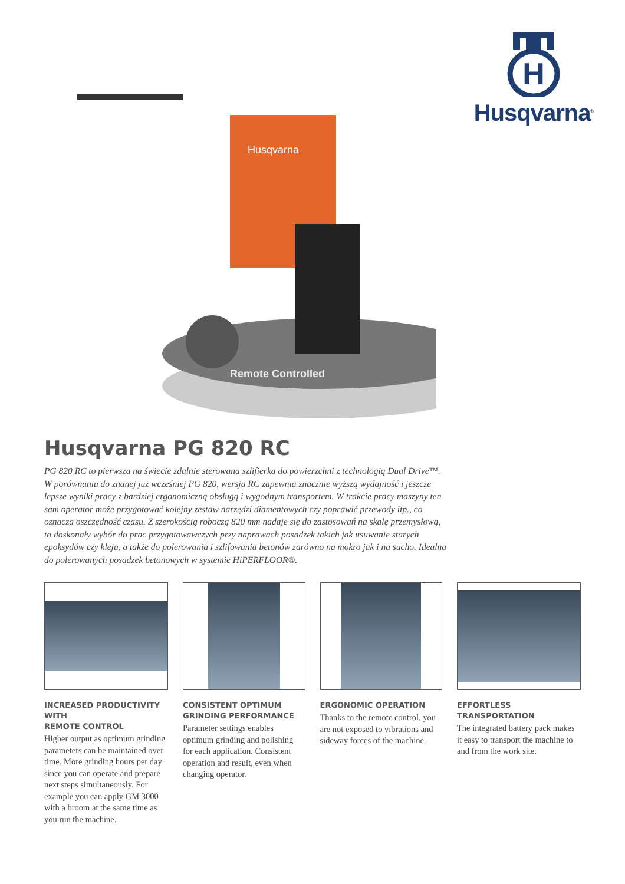Husqvarna
Remote Controlled
H
Husqvarna<sup>®</sup>
Husqvarna PG 820 RC
PG 820 RC to pierwsza na świecie zdalnie sterowana szlifierka do powierzchni z technologią Dual Drive™. W porównaniu do znanej już wcześniej PG 820, wersja RC zapewnia znacznie wyższą wydajność i jeszcze lepsze wyniki pracy z bardziej ergonomiczną obsługą i wygodnym transportem. W trakcie pracy maszyny ten sam operator może przygotować kolejny zestaw narzędzi diamentowych czy poprawić przewody itp., co oznacza oszczędność czasu. Z szerokością roboczą 820 mm nadaje się do zastosowań na skalę przemysłową, to doskonały wybór do prac przygotowawczych przy naprawach posadzek takich jak usuwanie starych epoksydów czy kleju, a także do polerowania i szlifowania betonów zarówno na mokro jak i na sucho. Idealna do polerowanych posadzek betonowych w systemie HiPERFLOOR®.
INCREASED PRODUCTIVITY WITH
REMOTE CONTROL
Higher output as optimum grinding parameters can be maintained over time. More grinding hours per day since you can operate and prepare next steps simultaneously. For example you can apply GM 3000 with a broom at the same time as you run the machine.
CONSISTENT OPTIMUM GRINDING PERFORMANCE
Parameter settings enables optimum grinding and polishing for each application. Consistent operation and result, even when changing operator.
ERGONOMIC OPERATION
Thanks to the remote control, you are not exposed to vibrations and sideway forces of the machine.
EFFORTLESS TRANSPORTATION
The integrated battery pack makes it easy to transport the machine to and from the work site.